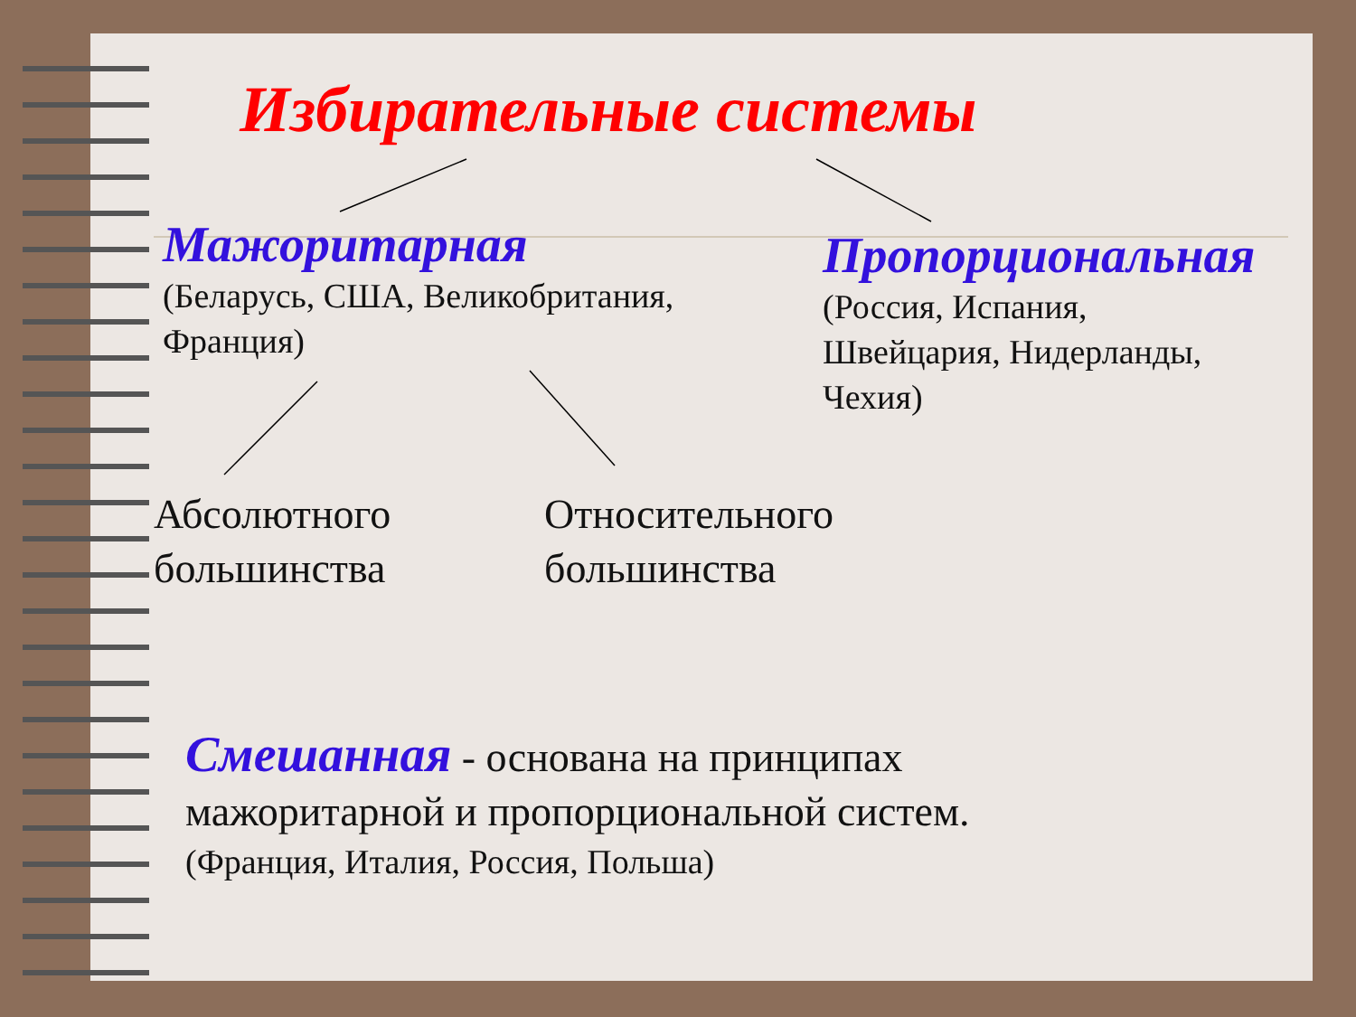Избирательные системы
Мажоритарная
(Беларусь, США, Великобритания,
Франция)
Пропорциональная
(Россия, Испания,
Швейцария, Нидерланды,
Чехия)
Абсолютного
большинства
Относительного
большинства
Смешанная - основана на принципах
мажоритарной и пропорциональной систем.
(Франция, Италия, Россия, Польша)